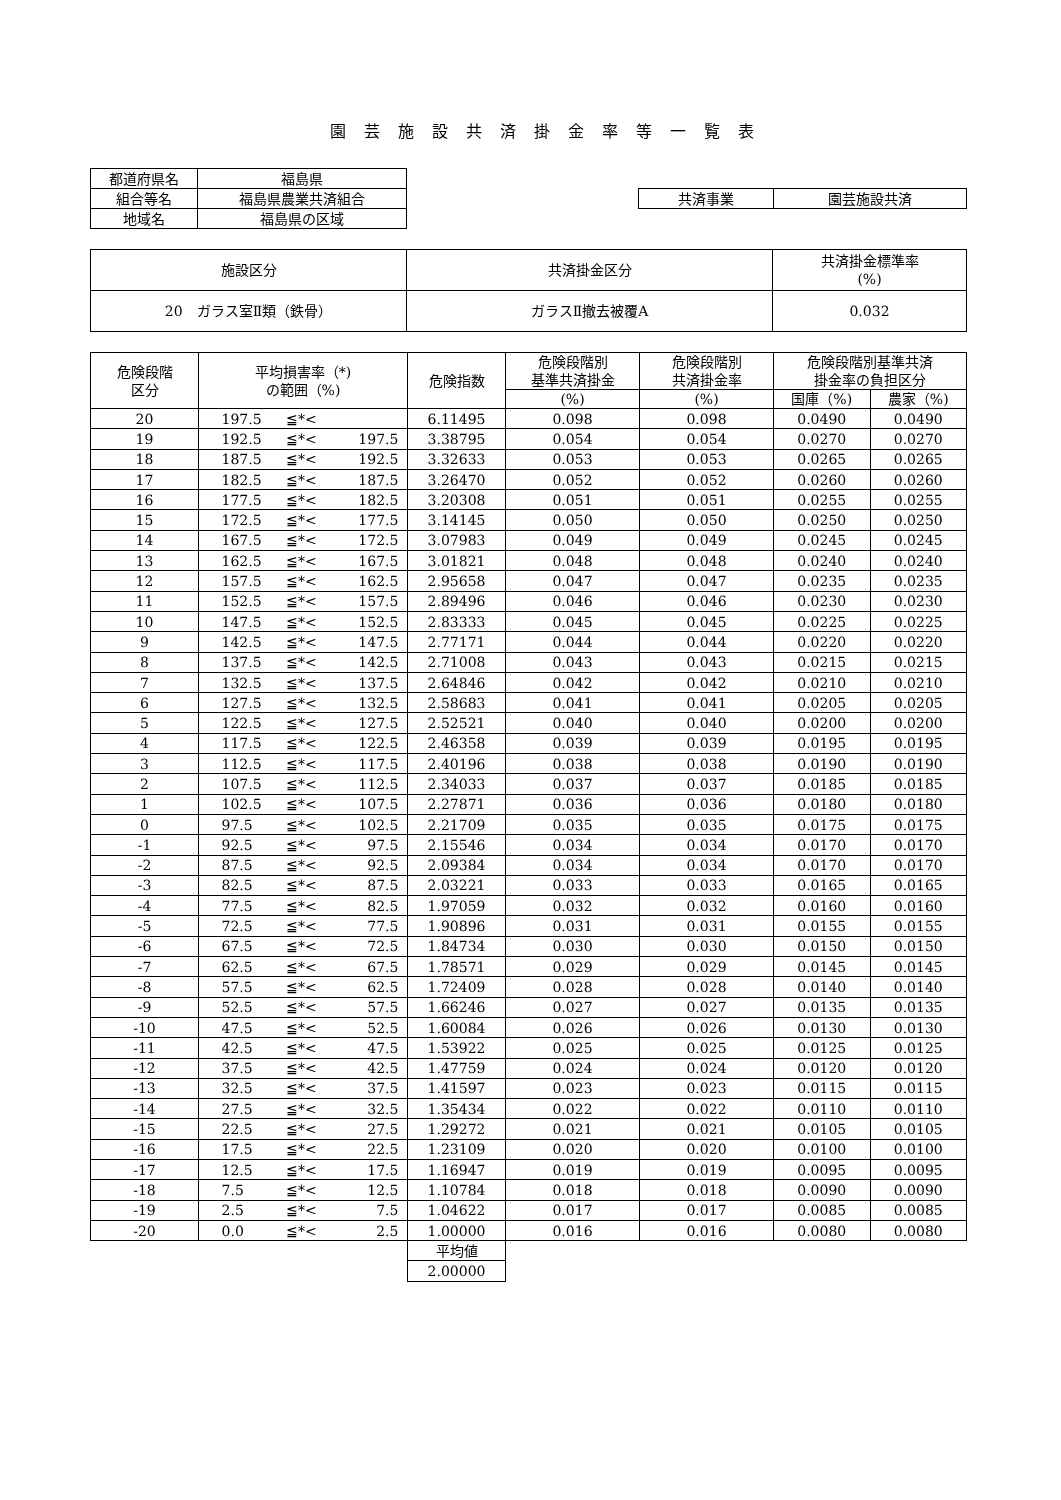園芸施設共済掛金率等一覧表
| 都道府県名 | 福島県 |
| 組合等名 | 福島県農業共済組合 |
| 地域名 | 福島県の区域 |
| 共済事業 | 園芸施設共済 |
| 施設区分 | 共済掛金区分 | 共済掛金標準率 (%) |
| --- | --- | --- |
| 20 ガラス室Ⅱ類（鉄骨） | ガラスⅡ撤去被覆A | 0.032 |
| 危険段階 区分 | 平均損害率（*) の範囲（%) | 危険指数 | 危険段階別 基準共済掛金 | 危険段階別 共済掛金率 | 危険段階別基準共済 掛金率の負担区分 | |
| --- | --- | --- | --- | --- | --- | --- |
| | | | (%) | (%) | 国庫（%) | 農家（%) |
| 20 | 197.5 ≦*< | 6.11495 | 0.098 | 0.098 | 0.0490 | 0.0490 |
| 19 | 192.5 ≦*< 197.5 | 3.38795 | 0.054 | 0.054 | 0.0270 | 0.0270 |
| 18 | 187.5 ≦*< 192.5 | 3.32633 | 0.053 | 0.053 | 0.0265 | 0.0265 |
| 17 | 182.5 ≦*< 187.5 | 3.26470 | 0.052 | 0.052 | 0.0260 | 0.0260 |
| 16 | 177.5 ≦*< 182.5 | 3.20308 | 0.051 | 0.051 | 0.0255 | 0.0255 |
| 15 | 172.5 ≦*< 177.5 | 3.14145 | 0.050 | 0.050 | 0.0250 | 0.0250 |
| 14 | 167.5 ≦*< 172.5 | 3.07983 | 0.049 | 0.049 | 0.0245 | 0.0245 |
| 13 | 162.5 ≦*< 167.5 | 3.01821 | 0.048 | 0.048 | 0.0240 | 0.0240 |
| 12 | 157.5 ≦*< 162.5 | 2.95658 | 0.047 | 0.047 | 0.0235 | 0.0235 |
| 11 | 152.5 ≦*< 157.5 | 2.89496 | 0.046 | 0.046 | 0.0230 | 0.0230 |
| 10 | 147.5 ≦*< 152.5 | 2.83333 | 0.045 | 0.045 | 0.0225 | 0.0225 |
| 9 | 142.5 ≦*< 147.5 | 2.77171 | 0.044 | 0.044 | 0.0220 | 0.0220 |
| 8 | 137.5 ≦*< 142.5 | 2.71008 | 0.043 | 0.043 | 0.0215 | 0.0215 |
| 7 | 132.5 ≦*< 137.5 | 2.64846 | 0.042 | 0.042 | 0.0210 | 0.0210 |
| 6 | 127.5 ≦*< 132.5 | 2.58683 | 0.041 | 0.041 | 0.0205 | 0.0205 |
| 5 | 122.5 ≦*< 127.5 | 2.52521 | 0.040 | 0.040 | 0.0200 | 0.0200 |
| 4 | 117.5 ≦*< 122.5 | 2.46358 | 0.039 | 0.039 | 0.0195 | 0.0195 |
| 3 | 112.5 ≦*< 117.5 | 2.40196 | 0.038 | 0.038 | 0.0190 | 0.0190 |
| 2 | 107.5 ≦*< 112.5 | 2.34033 | 0.037 | 0.037 | 0.0185 | 0.0185 |
| 1 | 102.5 ≦*< 107.5 | 2.27871 | 0.036 | 0.036 | 0.0180 | 0.0180 |
| 0 | 97.5 ≦*< 102.5 | 2.21709 | 0.035 | 0.035 | 0.0175 | 0.0175 |
| -1 | 92.5 ≦*< 97.5 | 2.15546 | 0.034 | 0.034 | 0.0170 | 0.0170 |
| -2 | 87.5 ≦*< 92.5 | 2.09384 | 0.034 | 0.034 | 0.0170 | 0.0170 |
| -3 | 82.5 ≦*< 87.5 | 2.03221 | 0.033 | 0.033 | 0.0165 | 0.0165 |
| -4 | 77.5 ≦*< 82.5 | 1.97059 | 0.032 | 0.032 | 0.0160 | 0.0160 |
| -5 | 72.5 ≦*< 77.5 | 1.90896 | 0.031 | 0.031 | 0.0155 | 0.0155 |
| -6 | 67.5 ≦*< 72.5 | 1.84734 | 0.030 | 0.030 | 0.0150 | 0.0150 |
| -7 | 62.5 ≦*< 67.5 | 1.78571 | 0.029 | 0.029 | 0.0145 | 0.0145 |
| -8 | 57.5 ≦*< 62.5 | 1.72409 | 0.028 | 0.028 | 0.0140 | 0.0140 |
| -9 | 52.5 ≦*< 57.5 | 1.66246 | 0.027 | 0.027 | 0.0135 | 0.0135 |
| -10 | 47.5 ≦*< 52.5 | 1.60084 | 0.026 | 0.026 | 0.0130 | 0.0130 |
| -11 | 42.5 ≦*< 47.5 | 1.53922 | 0.025 | 0.025 | 0.0125 | 0.0125 |
| -12 | 37.5 ≦*< 42.5 | 1.47759 | 0.024 | 0.024 | 0.0120 | 0.0120 |
| -13 | 32.5 ≦*< 37.5 | 1.41597 | 0.023 | 0.023 | 0.0115 | 0.0115 |
| -14 | 27.5 ≦*< 32.5 | 1.35434 | 0.022 | 0.022 | 0.0110 | 0.0110 |
| -15 | 22.5 ≦*< 27.5 | 1.29272 | 0.021 | 0.021 | 0.0105 | 0.0105 |
| -16 | 17.5 ≦*< 22.5 | 1.23109 | 0.020 | 0.020 | 0.0100 | 0.0100 |
| -17 | 12.5 ≦*< 17.5 | 1.16947 | 0.019 | 0.019 | 0.0095 | 0.0095 |
| -18 | 7.5 ≦*< 12.5 | 1.10784 | 0.018 | 0.018 | 0.0090 | 0.0090 |
| -19 | 2.5 ≦*< 7.5 | 1.04622 | 0.017 | 0.017 | 0.0085 | 0.0085 |
| -20 | 0.0 ≦*< 2.5 | 1.00000 | 0.016 | 0.016 | 0.0080 | 0.0080 |
| | | 平均値 | | | | |
| | | 2.00000 | | | | |